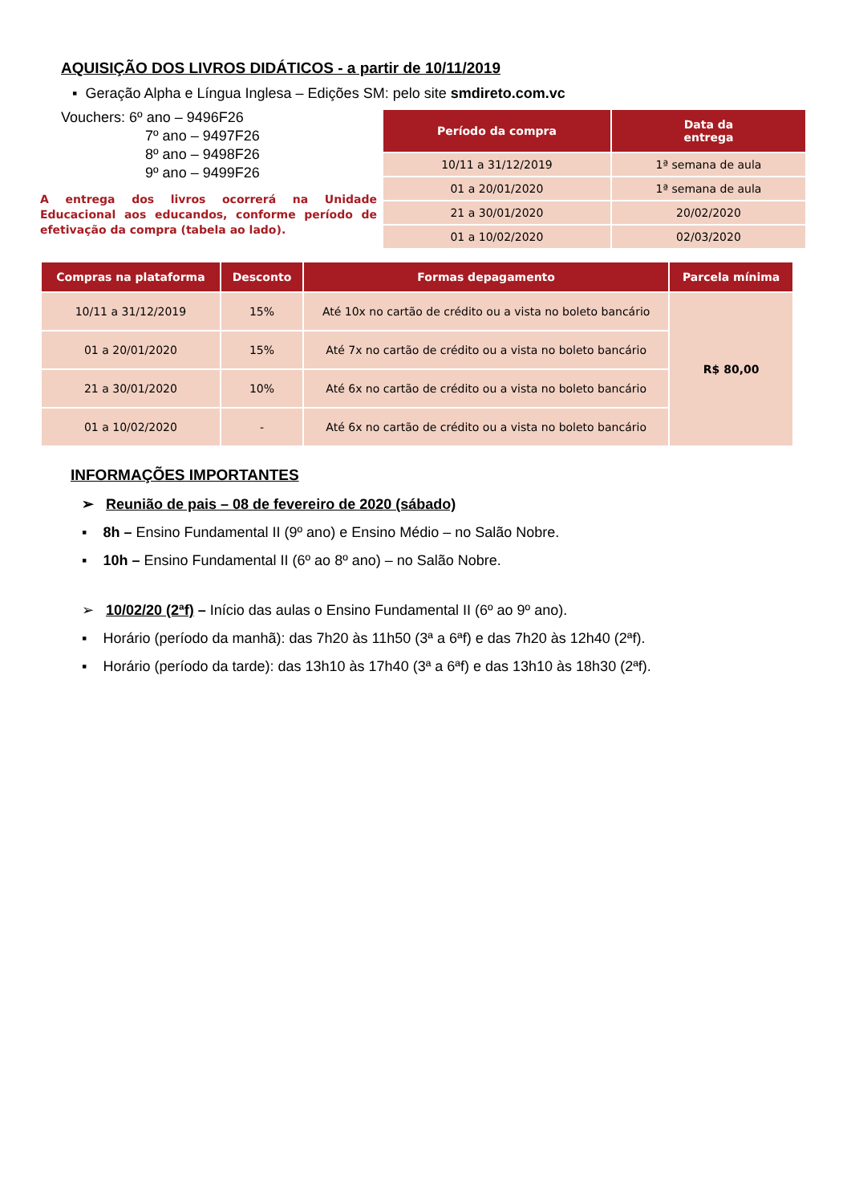AQUISIÇÃO DOS LIVROS DIDÁTICOS - a partir de 10/11/2019
▪ Geração Alpha e Língua Inglesa – Edições SM: pelo site smdireto.com.vc
Vouchers: 6º ano – 9496F26
7º ano – 9497F26
8º ano – 9498F26
9º ano – 9499F26
A entrega dos livros ocorrerá na Unidade Educacional aos educandos, conforme período de efetivação da compra (tabela ao lado).
| Período da compra | Data da entrega |
| --- | --- |
| 10/11 a 31/12/2019 | 1ª semana de aula |
| 01 a 20/01/2020 | 1ª semana de aula |
| 21 a 30/01/2020 | 20/02/2020 |
| 01 a 10/02/2020 | 02/03/2020 |
| Compras na plataforma | Desconto | Formas depagamento | Parcela mínima |
| --- | --- | --- | --- |
| 10/11 a 31/12/2019 | 15% | Até 10x no cartão de crédito ou a vista no boleto bancário | R$ 80,00 |
| 01 a 20/01/2020 | 15% | Até 7x no cartão de crédito ou a vista no boleto bancário | |
| 21 a 30/01/2020 | 10% | Até 6x no cartão de crédito ou a vista no boleto bancário | |
| 01 a 10/02/2020 | - | Até 6x no cartão de crédito ou a vista no boleto bancário | |
INFORMAÇÕES IMPORTANTES
➢ Reunião de pais – 08 de fevereiro de 2020 (sábado)
▪ 8h – Ensino Fundamental II (9º ano) e Ensino Médio – no Salão Nobre.
▪ 10h – Ensino Fundamental II (6º ao 8º ano) – no Salão Nobre.
➢ 10/02/20 (2ªf) – Início das aulas o Ensino Fundamental II (6º ao 9º ano).
▪ Horário (período da manhã): das 7h20 às 11h50 (3ª a 6ªf) e das 7h20 às 12h40 (2ªf).
▪ Horário (período da tarde): das 13h10 às 17h40 (3ª a 6ªf) e das 13h10 às 18h30 (2ªf).